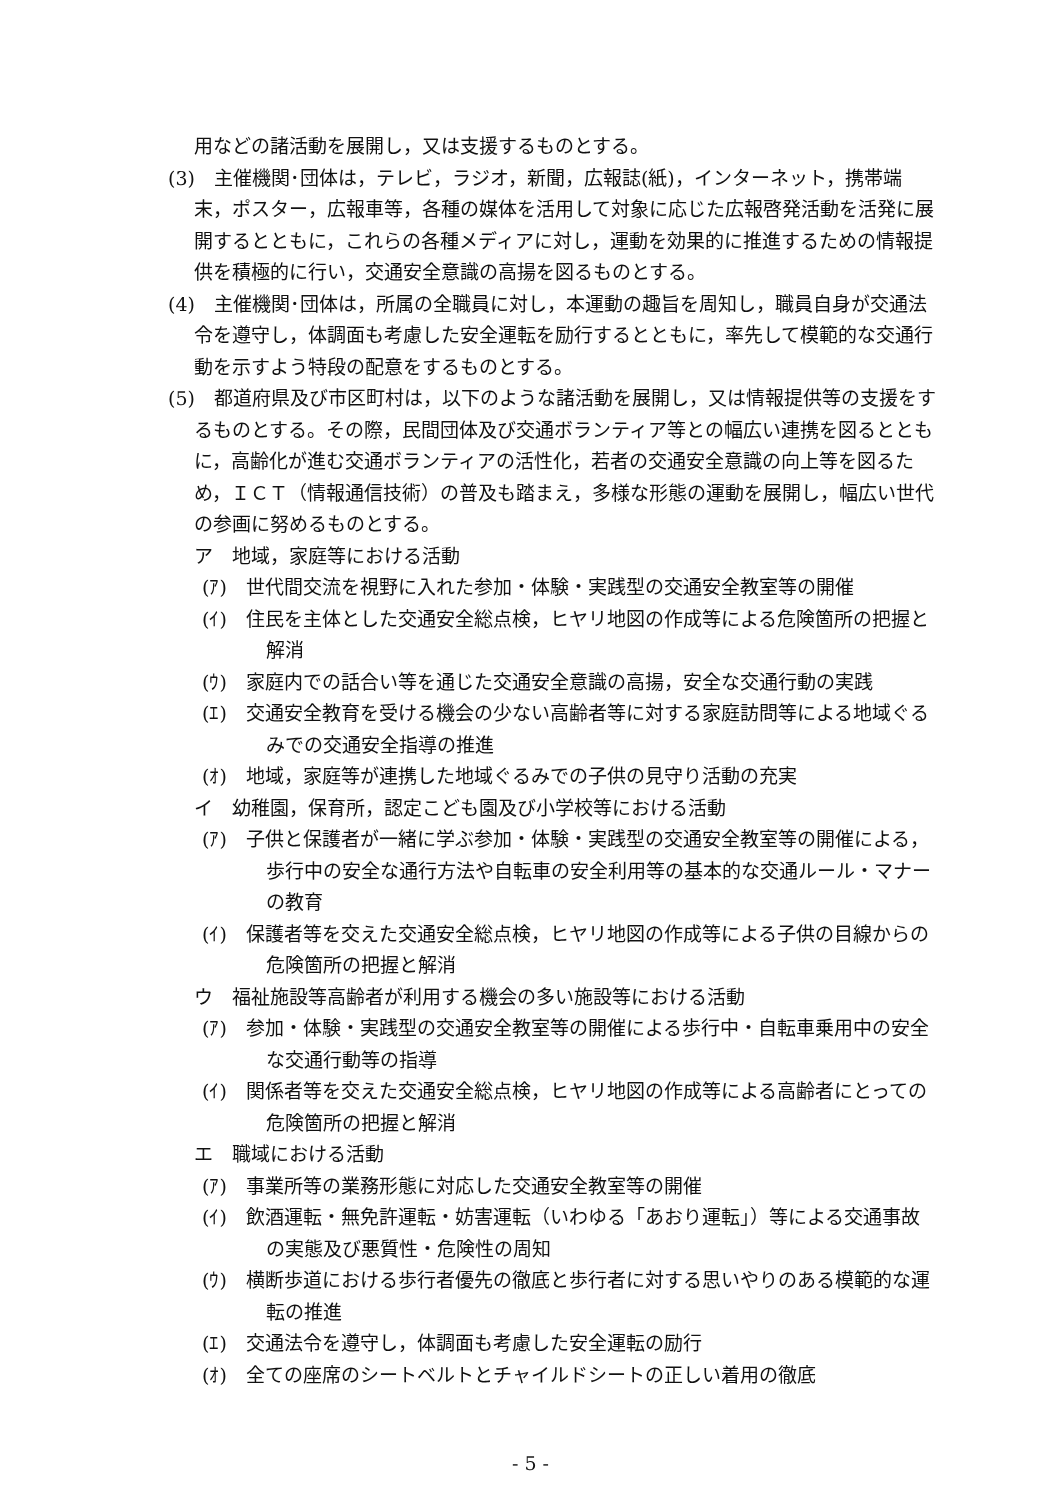用などの諸活動を展開し，又は支援するものとする。
(3)　主催機関･団体は，テレビ，ラジオ，新聞，広報誌(紙)，インターネット，携帯端末，ポスター，広報車等，各種の媒体を活用して対象に応じた広報啓発活動を活発に展開するとともに，これらの各種メディアに対し，運動を効果的に推進するための情報提供を積極的に行い，交通安全意識の高揚を図るものとする。
(4)　主催機関･団体は，所属の全職員に対し，本運動の趣旨を周知し，職員自身が交通法令を遵守し，体調面も考慮した安全運転を励行するとともに，率先して模範的な交通行動を示すよう特段の配意をするものとする。
(5)　都道府県及び市区町村は，以下のような諸活動を展開し，又は情報提供等の支援をするものとする。その際，民間団体及び交通ボランティア等との幅広い連携を図るとともに，高齢化が進む交通ボランティアの活性化，若者の交通安全意識の向上等を図るため，ＩＣＴ（情報通信技術）の普及も踏まえ，多様な形態の運動を展開し，幅広い世代の参画に努めるものとする。
ア　地域，家庭等における活動
(ｱ)　世代間交流を視野に入れた参加・体験・実践型の交通安全教室等の開催
(ｲ)　住民を主体とした交通安全総点検，ヒヤリ地図の作成等による危険箇所の把握と解消
(ｳ)　家庭内での話合い等を通じた交通安全意識の高揚，安全な交通行動の実践
(ｴ)　交通安全教育を受ける機会の少ない高齢者等に対する家庭訪問等による地域ぐるみでの交通安全指導の推進
(ｵ)　地域，家庭等が連携した地域ぐるみでの子供の見守り活動の充実
イ　幼稚園，保育所，認定こども園及び小学校等における活動
(ｱ)　子供と保護者が一緒に学ぶ参加・体験・実践型の交通安全教室等の開催による，歩行中の安全な通行方法や自転車の安全利用等の基本的な交通ルール・マナーの教育
(ｲ)　保護者等を交えた交通安全総点検，ヒヤリ地図の作成等による子供の目線からの危険箇所の把握と解消
ウ　福祉施設等高齢者が利用する機会の多い施設等における活動
(ｱ)　参加・体験・実践型の交通安全教室等の開催による歩行中・自転車乗用中の安全な交通行動等の指導
(ｲ)　関係者等を交えた交通安全総点検，ヒヤリ地図の作成等による高齢者にとっての危険箇所の把握と解消
エ　職域における活動
(ｱ)　事業所等の業務形態に対応した交通安全教室等の開催
(ｲ)　飲酒運転・無免許運転・妨害運転（いわゆる「あおり運転」）等による交通事故の実態及び悪質性・危険性の周知
(ｳ)　横断歩道における歩行者優先の徹底と歩行者に対する思いやりのある模範的な運転の推進
(ｴ)　交通法令を遵守し，体調面も考慮した安全運転の励行
(ｵ)　全ての座席のシートベルトとチャイルドシートの正しい着用の徹底
- 5 -